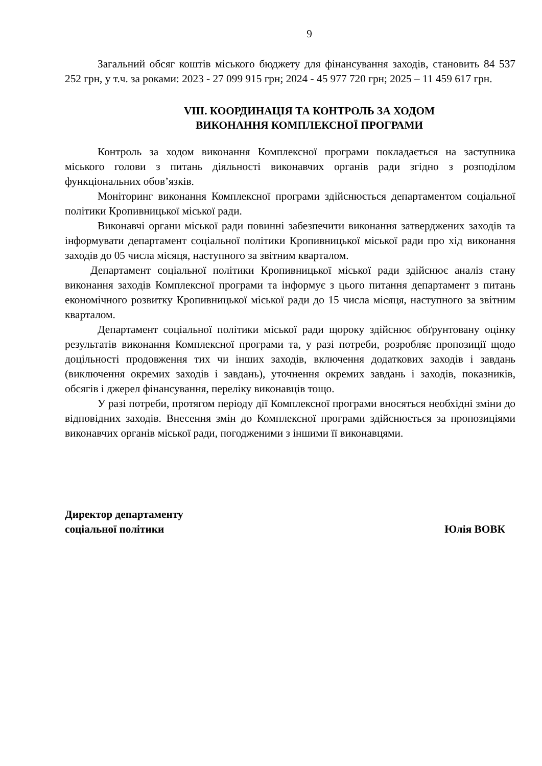9
Загальний обсяг коштів міського бюджету для фінансування заходів, становить 84 537 252 грн, у т.ч. за роками: 2023 - 27 099 915 грн; 2024 - 45 977 720 грн; 2025 – 11 459 617 грн.
VIII. КООРДИНАЦІЯ ТА КОНТРОЛЬ ЗА ХОДОМ
ВИКОНАННЯ КОМПЛЕКСНОЇ ПРОГРАМИ
Контроль за ходом виконання Комплексної програми покладається на заступника міського голови з питань діяльності виконавчих органів ради згідно з розподілом функціональних обов’язків.
Моніторинг виконання Комплексної програми здійснюється департаментом соціальної політики Кропивницької міської ради.
Виконавчі органи міської ради повинні забезпечити виконання затверджених заходів та інформувати департамент соціальної політики Кропивницької міської ради про хід виконання заходів до 05 числа місяця, наступного за звітним кварталом.
Департамент соціальної політики Кропивницької міської ради здійснює аналіз стану виконання заходів Комплексної програми та інформує з цього питання департамент з питань економічного розвитку Кропивницької міської ради до 15 числа місяця, наступного за звітним кварталом.
Департамент соціальної політики міської ради щороку здійснює обґрунтовану оцінку результатів виконання Комплексної програми та, у разі потреби, розробляє пропозиції щодо доцільності продовження тих чи інших заходів, включення додаткових заходів і завдань (виключення окремих заходів і завдань), уточнення окремих завдань і заходів, показників, обсягів і джерел фінансування, переліку виконавців тощо.
У разі потреби, протягом періоду дії Комплексної програми вносяться необхідні зміни до відповідних заходів. Внесення змін до Комплексної програми здійснюється за пропозиціями виконавчих органів міської ради, погодженими з іншими її виконавцями.
Директор департаменту
соціальної політики
Юлія ВОВК